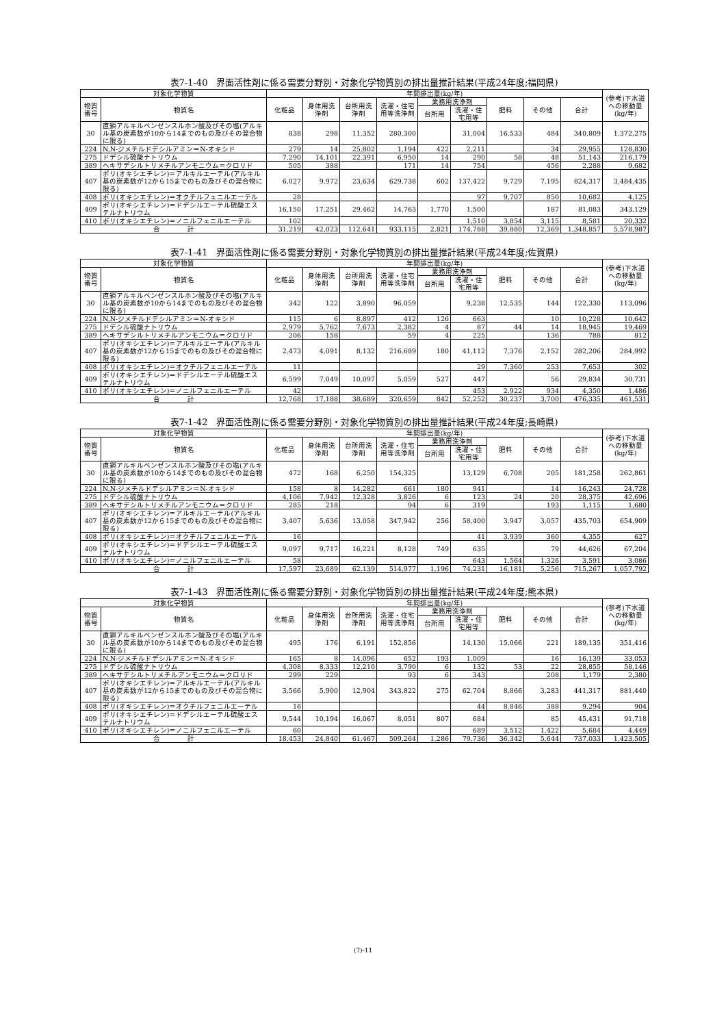表7-1-40　界面活性剤に係る需要分野別・対象化学物質別の排出量推計結果(平成24年度;福岡県)
| 対象化学物質 | | 年間排出量(kg/年) | | | | | | | | | (参考)下水道への移動量(kg/年) |
| --- | --- | --- | --- | --- | --- | --- | --- | --- | --- | --- | --- |
| 物質番号 | 物質名 | 化粧品 | 身体用洗浄剤 | 台所用洗浄剤 | 洗濯・住宅用等洗浄剤 | 業務用洗浄剤 | | 肥料 | その他 | 合計 | |
| | | | | | | 台所用 | 洗濯・住宅用等 | | | | |
| 30 | 直鎖アルキルベンゼンスルホン酸及びその塩(アルキル基の炭素数が10から14までのもの及びその混合物に限る) | 838 | 298 | 11,352 | 280,300 | | 31,004 | 16,533 | 484 | 340,809 | 1,372,275 |
| 224 | N,N-ジメチルドデシルアミン＝N-オキシド | 279 | 14 | 25,802 | 1,194 | 422 | 2,211 | | 34 | 29,955 | 128,830 |
| 275 | ドデシル硫酸ナトリウム | 7,290 | 14,101 | 22,391 | 6,950 | 14 | 290 | 58 | 48 | 51,143 | 216,179 |
| 389 | ヘキサデシルトリメチルアンモニウム＝クロリド | 505 | 388 | | 171 | 14 | 754 | | 456 | 2,288 | 9,682 |
| 407 | ポリ(オキシエチレン)＝アルキルエーテル(アルキル基の炭素数が12から15までのもの及びその混合物に限る) | 6,027 | 9,972 | 23,634 | 629,738 | 602 | 137,422 | 9,729 | 7,195 | 824,317 | 3,484,435 |
| 408 | ポリ(オキシエチレン)＝オクチルフェニルエーテル | 28 | | | | | 97 | 9,707 | 850 | 10,682 | 4,125 |
| 409 | ポリ(オキシエチレン)＝ドデシルエーテル硫酸エステルナトリウム | 16,150 | 17,251 | 29,462 | 14,763 | 1,770 | 1,500 | | 187 | 81,083 | 343,129 |
| 410 | ポリ(オキシエチレン)＝ノニルフェニルエーテル | 102 | | | | | 1,510 | 3,854 | 3,115 | 8,581 | 20,332 |
| 合 計 | | 31,219 | 42,023 | 112,641 | 933,115 | 2,821 | 174,788 | 39,880 | 12,369 | 1,348,857 | 5,578,987 |
表7-1-41　界面活性剤に係る需要分野別・対象化学物質別の排出量推計結果(平成24年度;佐賀県)
| 対象化学物質 | | 年間排出量(kg/年) | | | | | | | | | (参考)下水道への移動量(kg/年) |
| --- | --- | --- | --- | --- | --- | --- | --- | --- | --- | --- | --- |
| 物質番号 | 物質名 | 化粧品 | 身体用洗浄剤 | 台所用洗浄剤 | 洗濯・住宅用等洗浄剤 | 業務用洗浄剤 | | 肥料 | その他 | 合計 | |
| | | | | | | 台所用 | 洗濯・住宅用等 | | | | |
| 30 | 直鎖アルキルベンゼンスルホン酸及びその塩(アルキル基の炭素数が10から14までのもの及びその混合物に限る) | 342 | 122 | 3,890 | 96,059 | | 9,238 | 12,535 | 144 | 122,330 | 113,096 |
| 224 | N,N-ジメチルドデシルアミン＝N-オキシド | 115 | 6 | 8,897 | 412 | 126 | 663 | | 10 | 10,228 | 10,642 |
| 275 | ドデシル硫酸ナトリウム | 2,979 | 5,762 | 7,673 | 2,382 | 4 | 87 | 44 | 14 | 18,945 | 19,469 |
| 389 | ヘキサデシルトリメチルアンモニウム＝クロリド | 206 | 158 | | 59 | 4 | 225 | | 136 | 788 | 812 |
| 407 | ポリ(オキシエチレン)＝アルキルエーテル(アルキル基の炭素数が12から15までのもの及びその混合物に限る) | 2,473 | 4,091 | 8,132 | 216,689 | 180 | 41,112 | 7,376 | 2,152 | 282,206 | 284,992 |
| 408 | ポリ(オキシエチレン)＝オクチルフェニルエーテル | 11 | | | | | 29 | 7,360 | 253 | 7,653 | 302 |
| 409 | ポリ(オキシエチレン)＝ドデシルエーテル硫酸エステルナトリウム | 6,599 | 7,049 | 10,097 | 5,059 | 527 | 447 | | 56 | 29,834 | 30,731 |
| 410 | ポリ(オキシエチレン)＝ノニルフェニルエーテル | 42 | | | | | 453 | 2,922 | 934 | 4,350 | 1,486 |
| 合 計 | | 12,768 | 17,188 | 38,689 | 320,659 | 842 | 52,252 | 30,237 | 3,700 | 476,335 | 461,531 |
表7-1-42　界面活性剤に係る需要分野別・対象化学物質別の排出量推計結果(平成24年度;長崎県)
| 対象化学物質 | | 年間排出量(kg/年) | | | | | | | | | (参考)下水道への移動量(kg/年) |
| --- | --- | --- | --- | --- | --- | --- | --- | --- | --- | --- | --- |
| 物質番号 | 物質名 | 化粧品 | 身体用洗浄剤 | 台所用洗浄剤 | 洗濯・住宅用等洗浄剤 | 業務用洗浄剤 | | 肥料 | その他 | 合計 | |
| | | | | | | 台所用 | 洗濯・住宅用等 | | | | |
| 30 | 直鎖アルキルベンゼンスルホン酸及びその塩(アルキル基の炭素数が10から14までのもの及びその混合物に限る) | 472 | 168 | 6,250 | 154,325 | | 13,129 | 6,708 | 205 | 181,258 | 262,861 |
| 224 | N,N-ジメチルドデシルアミン＝N-オキシド | 158 | 8 | 14,282 | 661 | 180 | 941 | | 14 | 16,243 | 24,728 |
| 275 | ドデシル硫酸ナトリウム | 4,106 | 7,942 | 12,328 | 3,826 | 6 | 123 | 24 | 20 | 28,375 | 42,696 |
| 389 | ヘキサデシルトリメチルアンモニウム＝クロリド | 285 | 218 | | 94 | 6 | 319 | | 193 | 1,115 | 1,680 |
| 407 | ポリ(オキシエチレン)＝アルキルエーテル(アルキル基の炭素数が12から15までのもの及びその混合物に限る) | 3,407 | 5,636 | 13,058 | 347,942 | 256 | 58,400 | 3,947 | 3,057 | 435,703 | 654,909 |
| 408 | ポリ(オキシエチレン)＝オクチルフェニルエーテル | 16 | | | | | 41 | 3,939 | 360 | 4,355 | 627 |
| 409 | ポリ(オキシエチレン)＝ドデシルエーテル硫酸エステルナトリウム | 9,097 | 9,717 | 16,221 | 8,128 | 749 | 635 | | 79 | 44,626 | 67,204 |
| 410 | ポリ(オキシエチレン)＝ノニルフェニルエーテル | 58 | | | | | 643 | 1,564 | 1,326 | 3,591 | 3,086 |
| 合 計 | | 17,597 | 23,689 | 62,139 | 514,977 | 1,196 | 74,231 | 16,181 | 5,256 | 715,267 | 1,057,792 |
表7-1-43　界面活性剤に係る需要分野別・対象化学物質別の排出量推計結果(平成24年度;熊本県)
| 対象化学物質 | | 年間排出量(kg/年) | | | | | | | | | (参考)下水道への移動量(kg/年) |
| --- | --- | --- | --- | --- | --- | --- | --- | --- | --- | --- | --- |
| 物質番号 | 物質名 | 化粧品 | 身体用洗浄剤 | 台所用洗浄剤 | 洗濯・住宅用等洗浄剤 | 業務用洗浄剤 | | 肥料 | その他 | 合計 | |
| | | | | | | 台所用 | 洗濯・住宅用等 | | | | |
| 30 | 直鎖アルキルベンゼンスルホン酸及びその塩(アルキル基の炭素数が10から14までのもの及びその混合物に限る) | 495 | 176 | 6,191 | 152,856 | | 14,130 | 15,066 | 221 | 189,135 | 351,416 |
| 224 | N,N-ジメチルドデシルアミン＝N-オキシド | 165 | 8 | 14,096 | 652 | 193 | 1,009 | | 16 | 16,139 | 33,053 |
| 275 | ドデシル硫酸ナトリウム | 4,308 | 8,333 | 12,210 | 3,790 | 6 | 132 | 53 | 22 | 28,855 | 58,146 |
| 389 | ヘキサデシルトリメチルアンモニウム＝クロリド | 299 | 229 | | 93 | 6 | 343 | | 208 | 1,179 | 2,380 |
| 407 | ポリ(オキシエチレン)＝アルキルエーテル(アルキル基の炭素数が12から15までのもの及びその混合物に限る) | 3,566 | 5,900 | 12,904 | 343,822 | 275 | 62,704 | 8,866 | 3,283 | 441,317 | 881,440 |
| 408 | ポリ(オキシエチレン)＝オクチルフェニルエーテル | 16 | | | | | 44 | 8,846 | 388 | 9,294 | 904 |
| 409 | ポリ(オキシエチレン)＝ドデシルエーテル硫酸エステルナトリウム | 9,544 | 10,194 | 16,067 | 8,051 | 807 | 684 | | 85 | 45,431 | 91,718 |
| 410 | ポリ(オキシエチレン)＝ノニルフェニルエーテル | 60 | | | | | 689 | 3,512 | 1,422 | 5,684 | 4,449 |
| 合 計 | | 18,453 | 24,840 | 61,467 | 509,264 | 1,286 | 79,736 | 36,342 | 5,644 | 737,033 | 1,423,505 |
(7)-11